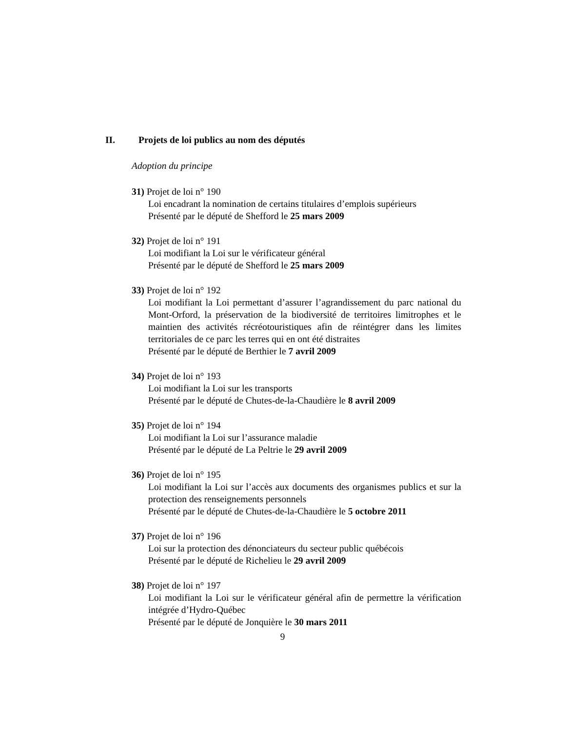II. Projets de loi publics au nom des députés
Adoption du principe
31) Projet de loi n° 190
Loi encadrant la nomination de certains titulaires d’emplois supérieurs
Présenté par le député de Shefford le 25 mars 2009
32) Projet de loi n° 191
Loi modifiant la Loi sur le vérificateur général
Présenté par le député de Shefford le 25 mars 2009
33) Projet de loi n° 192
Loi modifiant la Loi permettant d’assurer l’agrandissement du parc national du Mont-Orford, la préservation de la biodiversité de territoires limitrophes et le maintien des activités récréotouristiques afin de réintégrer dans les limites territoriales de ce parc les terres qui en ont été distraites
Présenté par le député de Berthier le 7 avril 2009
34) Projet de loi n° 193
Loi modifiant la Loi sur les transports
Présenté par le député de Chutes-de-la-Chaudière le 8 avril 2009
35) Projet de loi n° 194
Loi modifiant la Loi sur l’assurance maladie
Présenté par le député de La Peltrie le 29 avril 2009
36) Projet de loi n° 195
Loi modifiant la Loi sur l’accès aux documents des organismes publics et sur la protection des renseignements personnels
Présenté par le député de Chutes-de-la-Chaudière le 5 octobre 2011
37) Projet de loi n° 196
Loi sur la protection des dénonciateurs du secteur public québécois
Présenté par le député de Richelieu le 29 avril 2009
38) Projet de loi n° 197
Loi modifiant la Loi sur le vérificateur général afin de permettre la vérification intégrée d’Hydro-Québec
Présenté par le député de Jonquière le 30 mars 2011
9